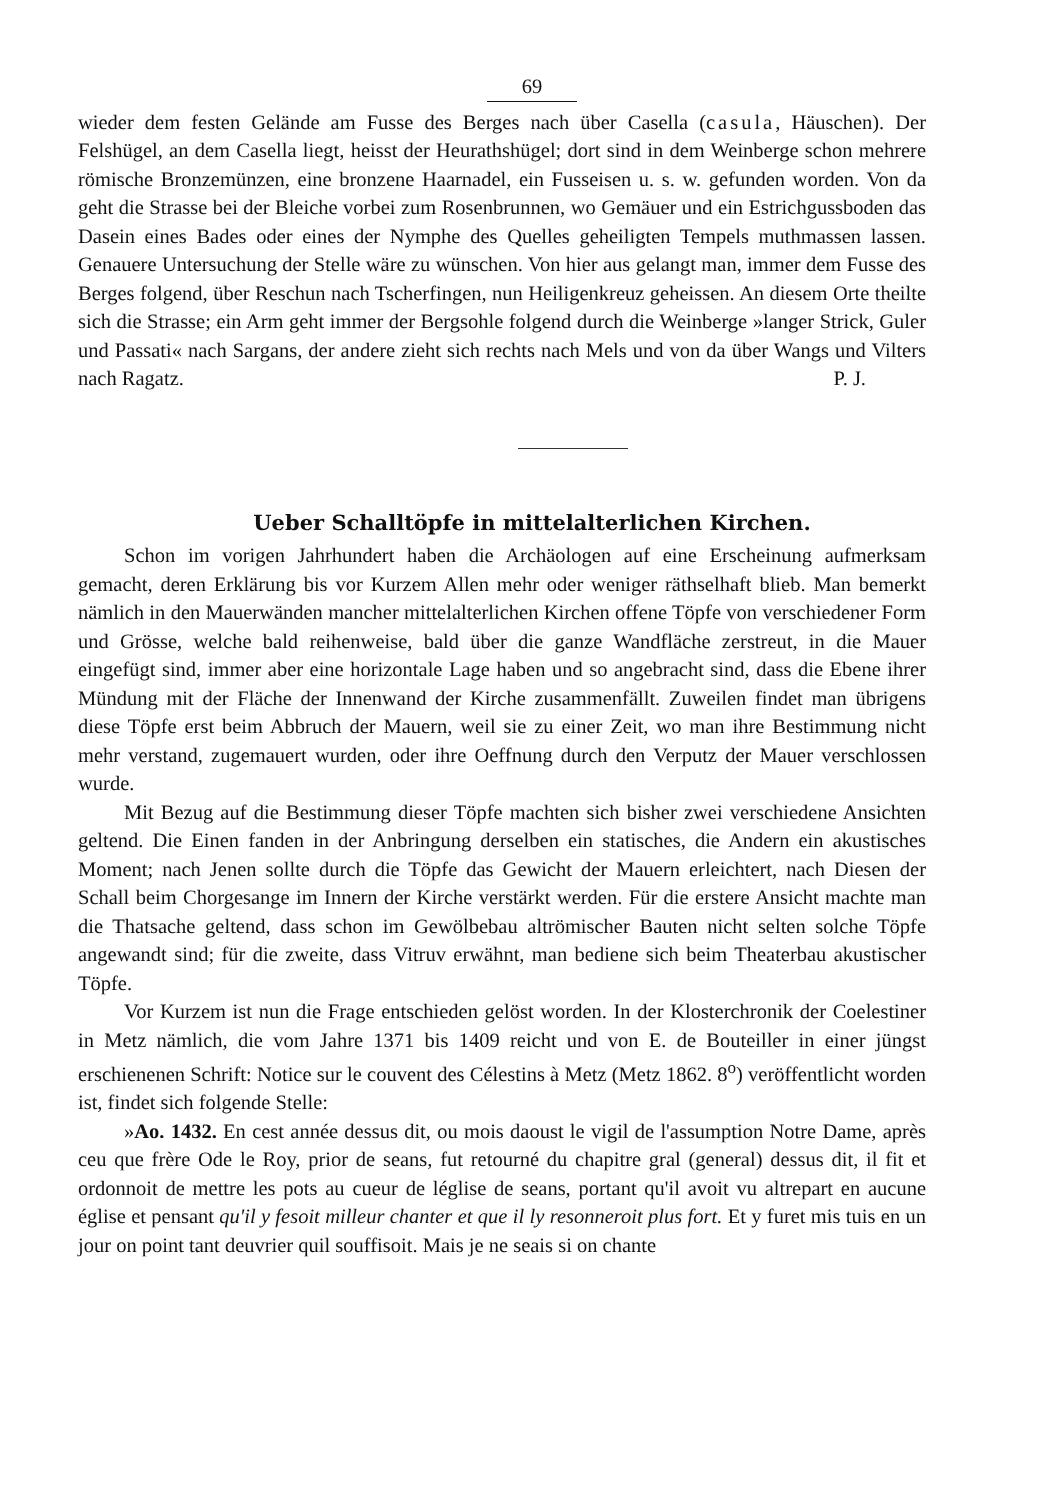69
wieder dem festen Gelände am Fusse des Berges nach über Casella (casula, Häuschen). Der Felshügel, an dem Casella liegt, heisst der Heurathshügel; dort sind in dem Weinberge schon mehrere römische Bronzemünzen, eine bronzene Haarnadel, ein Fusseisen u. s. w. gefunden worden. Von da geht die Strasse bei der Bleiche vorbei zum Rosenbrunnen, wo Gemäuer und ein Estrichgussboden das Dasein eines Bades oder eines der Nymphe des Quelles geheiligten Tempels muthmassen lassen. Genauere Untersuchung der Stelle wäre zu wünschen. Von hier aus gelangt man, immer dem Fusse des Berges folgend, über Reschun nach Tscherfingen, nun Heiligenkreuz geheissen. An diesem Orte theilte sich die Strasse; ein Arm geht immer der Bergsohle folgend durch die Weinberge »langer Strick, Guler und Passati« nach Sargans, der andere zieht sich rechts nach Mels und von da über Wangs und Vilters nach Ragatz. P. J.
Ueber Schalltöpfe in mittelalterlichen Kirchen.
Schon im vorigen Jahrhundert haben die Archäologen auf eine Erscheinung aufmerksam gemacht, deren Erklärung bis vor Kurzem Allen mehr oder weniger räthselhaft blieb. Man bemerkt nämlich in den Mauerwänden mancher mittelalterlichen Kirchen offene Töpfe von verschiedener Form und Grösse, welche bald reihenweise, bald über die ganze Wandfläche zerstreut, in die Mauer eingefügt sind, immer aber eine horizontale Lage haben und so angebracht sind, dass die Ebene ihrer Mündung mit der Fläche der Innenwand der Kirche zusammenfällt. Zuweilen findet man übrigens diese Töpfe erst beim Abbruch der Mauern, weil sie zu einer Zeit, wo man ihre Bestimmung nicht mehr verstand, zugemauert wurden, oder ihre Oeffnung durch den Verputz der Mauer verschlossen wurde.
Mit Bezug auf die Bestimmung dieser Töpfe machten sich bisher zwei verschiedene Ansichten geltend. Die Einen fanden in der Anbringung derselben ein statisches, die Andern ein akustisches Moment; nach Jenen sollte durch die Töpfe das Gewicht der Mauern erleichtert, nach Diesen der Schall beim Chorgesange im Innern der Kirche verstärkt werden. Für die erstere Ansicht machte man die Thatsache geltend, dass schon im Gewölbebau altrömischer Bauten nicht selten solche Töpfe angewandt sind; für die zweite, dass Vitruv erwähnt, man bediene sich beim Theaterbau akustischer Töpfe.
Vor Kurzem ist nun die Frage entschieden gelöst worden. In der Klosterchronik der Coelestiner in Metz nämlich, die vom Jahre 1371 bis 1409 reicht und von E. de Bouteiller in einer jüngst erschienenen Schrift: Notice sur le couvent des Célestins à Metz (Metz 1862. 8<sup>o</sup>) veröffentlicht worden ist, findet sich folgende Stelle:
»Ao. 1432. En cest année dessus dit, ou mois daoust le vigil de l'assumption Notre Dame, après ceu que frère Ode le Roy, prior de seans, fut retourné du chapitre gral (general) dessus dit, il fit et ordonnoit de mettre les pots au cueur de léglise de seans, portant qu'il avoit vu altrepart en aucune église et pensant qu'il y fesoit milleur chanter et que il ly resonneroit plus fort. Et y furet mis tuis en un jour on point tant deuvrier quil souffisoit. Mais je ne seais si on chante